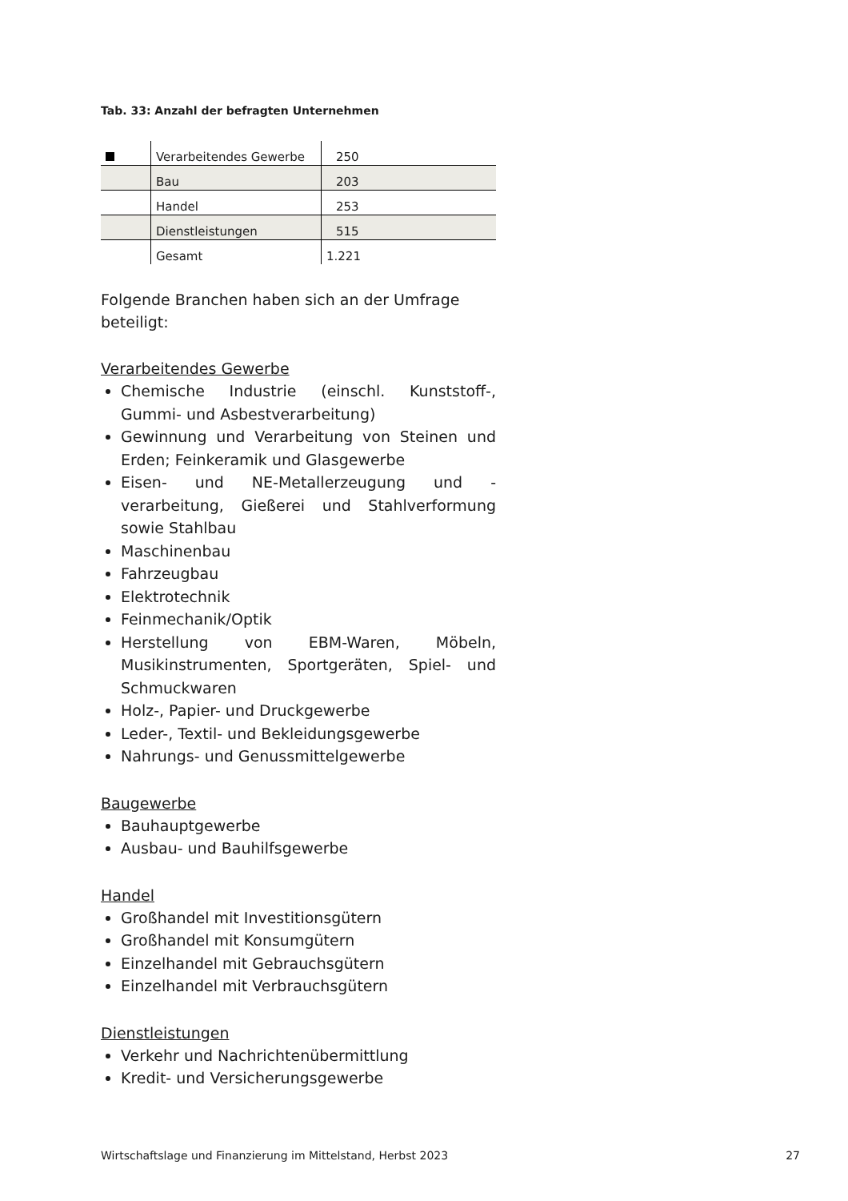Tab. 33: Anzahl der befragten Unternehmen
| | Verarbeitendes Gewerbe | 250 |
| | Bau | 203 |
| | Handel | 253 |
| | Dienstleistungen | 515 |
| | Gesamt | 1.221 |
Folgende Branchen haben sich an der Umfrage beteiligt:
Verarbeitendes Gewerbe
Chemische Industrie (einschl. Kunststoff-, Gummi- und Asbestverarbeitung)
Gewinnung und Verarbeitung von Steinen und Erden; Feinkeramik und Glasgewerbe
Eisen- und NE-Metallerzeugung und -verarbeitung, Gießerei und Stahlverformung sowie Stahlbau
Maschinenbau
Fahrzeugbau
Elektrotechnik
Feinmechanik/Optik
Herstellung von EBM-Waren, Möbeln, Musikinstrumenten, Sportgeräten, Spiel- und Schmuckwaren
Holz-, Papier- und Druckgewerbe
Leder-, Textil- und Bekleidungsgewerbe
Nahrungs- und Genussmittelgewerbe
Baugewerbe
Bauhauptgewerbe
Ausbau- und Bauhilfsgewerbe
Handel
Großhandel mit Investitionsgütern
Großhandel mit Konsumgütern
Einzelhandel mit Gebrauchsgütern
Einzelhandel mit Verbrauchsgütern
Dienstleistungen
Verkehr und Nachrichtenübermittlung
Kredit- und Versicherungsgewerbe
Wirtschaftslage und Finanzierung im Mittelstand, Herbst 2023 27